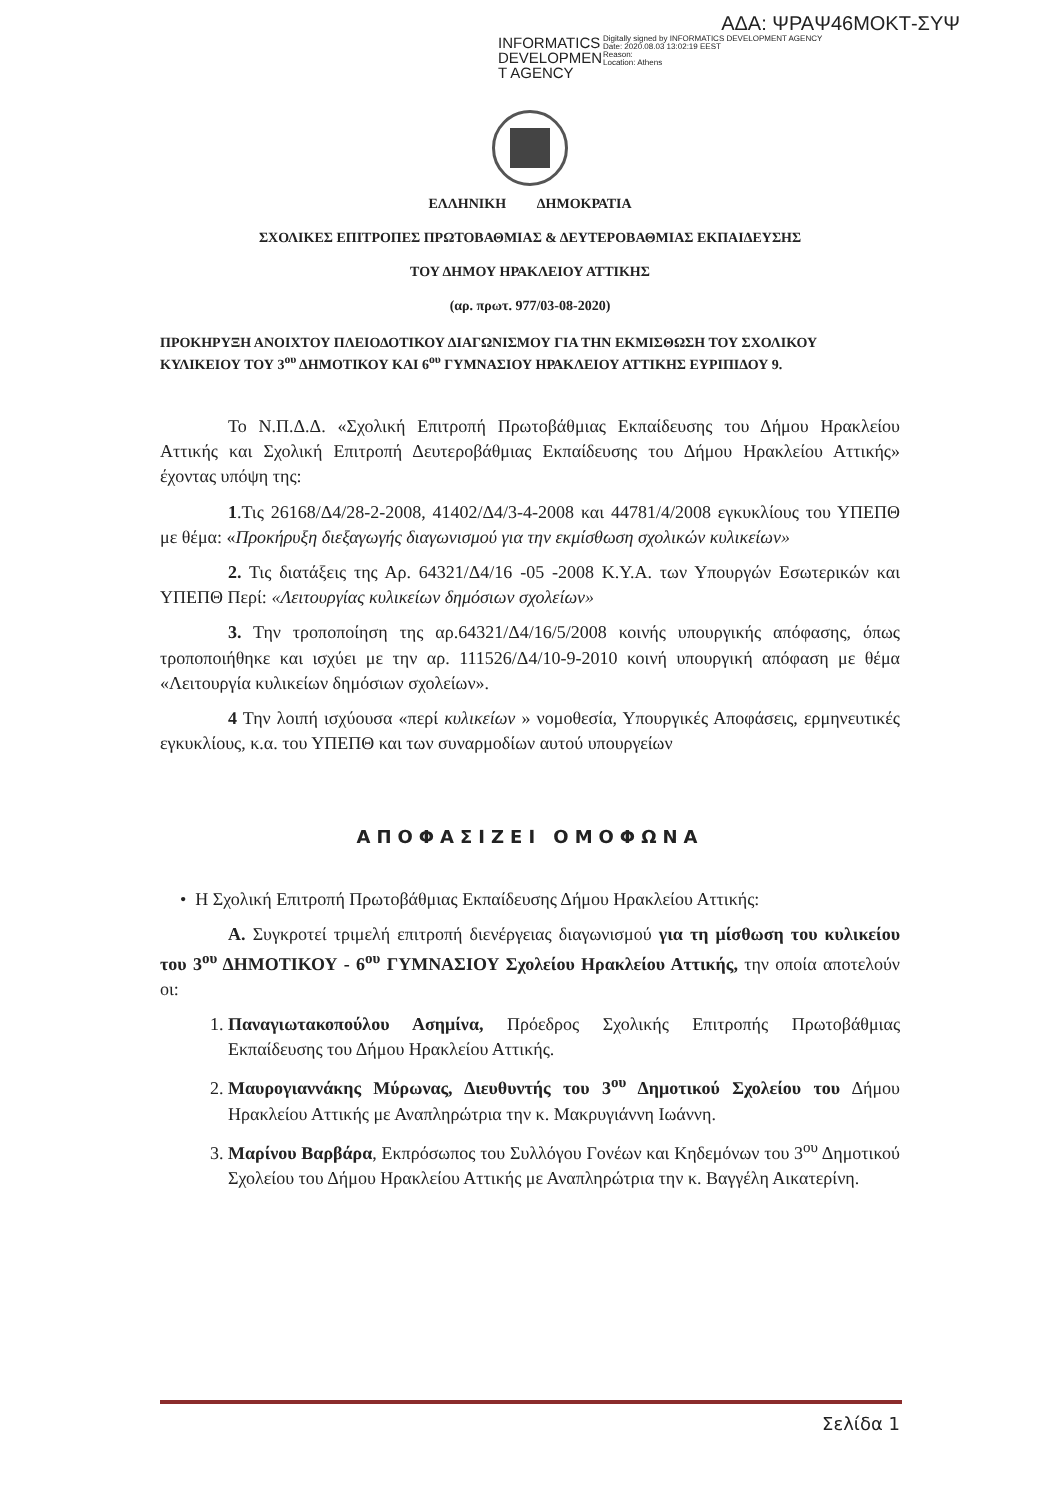ΑΔΑ: ΨΡΑΨ46ΜΟΚΤ-ΣΥΨ
INFORMATICS DEVELOPMEN T AGENCY
Digitally signed by INFORMATICS DEVELOPMENT AGENCY
Date: 2020.08.03 13:02:19 EEST
Reason:
Location: Athens
ΕΛΛΗΝΙΚΗ ΔΗΜΟΚΡΑΤΙΑ
ΣΧΟΛΙΚΕΣ ΕΠΙΤΡΟΠΕΣ ΠΡΩΤΟΒΑΘΜΙΑΣ & ΔΕΥΤΕΡΟΒΑΘΜΙΑΣ ΕΚΠΑΙΔΕΥΣΗΣ
ΤΟΥ ΔΗΜΟΥ ΗΡΑΚΛΕΙΟΥ ΑΤΤΙΚΗΣ
(αρ. πρωτ. 977/03-08-2020)
ΠΡΟΚΗΡΥΞΗ ΑΝΟΙΧΤΟΥ ΠΛΕΙΟΔΟΤΙΚΟΥ ΔΙΑΓΩΝΙΣΜΟΥ ΓΙΑ ΤΗΝ ΕΚΜΙΣΘΩΣΗ ΤΟΥ ΣΧΟΛΙΚΟΥ ΚΥΛΙΚΕΙΟΥ ΤΟΥ 3<sup>ου</sup> ΔΗΜΟΤΙΚΟΥ ΚΑΙ 6<sup>ου</sup> ΓΥΜΝΑΣΙΟΥ ΗΡΑΚΛΕΙΟΥ ΑΤΤΙΚΗΣ ΕΥΡΙΠΙΔΟΥ 9.
Το Ν.Π.Δ.Δ. «Σχολική Επιτροπή Πρωτοβάθμιας Εκπαίδευσης του Δήμου Ηρακλείου Αττικής και Σχολική Επιτροπή Δευτεροβάθμιας Εκπαίδευσης του Δήμου Ηρακλείου Αττικής» έχοντας υπόψη της:
1.Τις 26168/Δ4/28-2-2008, 41402/Δ4/3-4-2008 και 44781/4/2008 εγκυκλίους του ΥΠΕΠΘ με θέμα: «Προκήρυξη διεξαγωγής διαγωνισμού για την εκμίσθωση σχολικών κυλικείων»
2. Τις διατάξεις της Αρ. 64321/Δ4/16 -05 -2008 Κ.Υ.Α. των Υπουργών Εσωτερικών και ΥΠΕΠΘ Περί: «Λειτουργίας κυλικείων δημόσιων σχολείων»
3. Την τροποποίηση της αρ.64321/Δ4/16/5/2008 κοινής υπουργικής απόφασης, όπως τροποποιήθηκε και ισχύει με την αρ. 111526/Δ4/10-9-2010 κοινή υπουργική απόφαση με θέμα «Λειτουργία κυλικείων δημόσιων σχολείων».
4 Την λοιπή ισχύουσα «περί κυλικείων » νομοθεσία, Υπουργικές Αποφάσεις, ερμηνευτικές εγκυκλίους, κ.α. του ΥΠΕΠΘ και των συναρμοδίων αυτού υπουργείων
ΑΠΟΦΑΣΙΖΕΙ ΟΜΟΦΩΝΑ
• Η Σχολική Επιτροπή Πρωτοβάθμιας Εκπαίδευσης Δήμου Ηρακλείου Αττικής:
Α. Συγκροτεί τριμελή επιτροπή διενέργειας διαγωνισμού για τη μίσθωση του κυλικείου του 3<sup>ου</sup> ΔΗΜΟΤΙΚΟΥ - 6<sup>ου</sup> ΓΥΜΝΑΣΙΟΥ Σχολείου Ηρακλείου Αττικής, την οποία αποτελούν οι:
1. Παναγιωτακοπούλου Ασημίνα, Πρόεδρος Σχολικής Επιτροπής Πρωτοβάθμιας Εκπαίδευσης του Δήμου Ηρακλείου Αττικής.
2. Μαυρογιαννάκης Μύρωνας, Διευθυντής του 3<sup>ου</sup> Δημοτικού Σχολείου του Δήμου Ηρακλείου Αττικής με Αναπληρώτρια την κ. Μακρυγιάννη Ιωάννη.
3. Μαρίνου Βαρβάρα, Εκπρόσωπος του Συλλόγου Γονέων και Κηδεμόνων του 3<sup>ου</sup> Δημοτικού Σχολείου του Δήμου Ηρακλείου Αττικής με Αναπληρώτρια την κ. Βαγγέλη Αικατερίνη.
Σελίδα 1